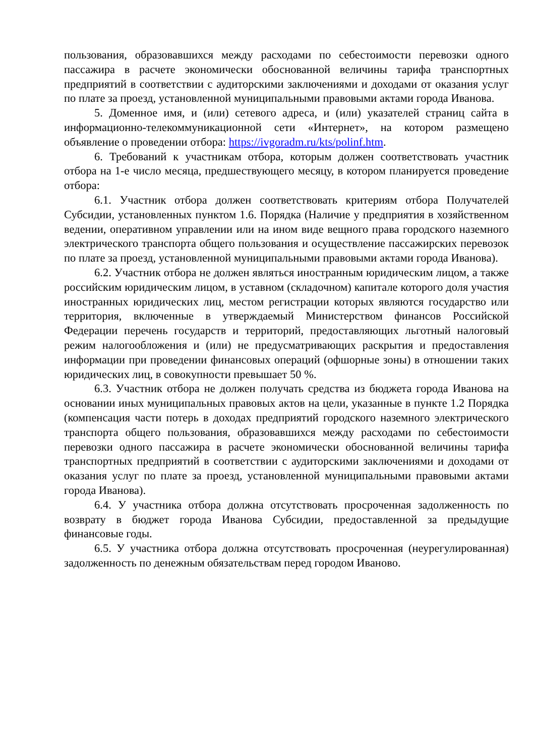пользования, образовавшихся между расходами по себестоимости перевозки одного пассажира в расчете экономически обоснованной величины тарифа транспортных предприятий в соответствии с аудиторскими заключениями и доходами от оказания услуг по плате за проезд, установленной муниципальными правовыми актами города Иванова.
5. Доменное имя, и (или) сетевого адреса, и (или) указателей страниц сайта в информационно-телекоммуникационной сети «Интернет», на котором размещено объявление о проведении отбора: https://ivgoradm.ru/kts/polinf.htm.
6. Требований к участникам отбора, которым должен соответствовать участник отбора на 1-е число месяца, предшествующего месяцу, в котором планируется проведение отбора:
6.1. Участник отбора должен соответствовать критериям отбора Получателей Субсидии, установленных пунктом 1.6. Порядка (Наличие у предприятия в хозяйственном ведении, оперативном управлении или на ином виде вещного права городского наземного электрического транспорта общего пользования и осуществление пассажирских перевозок по плате за проезд, установленной муниципальными правовыми актами города Иванова).
6.2. Участник отбора не должен являться иностранным юридическим лицом, а также российским юридическим лицом, в уставном (складочном) капитале которого доля участия иностранных юридических лиц, местом регистрации которых являются государство или территория, включенные в утверждаемый Министерством финансов Российской Федерации перечень государств и территорий, предоставляющих льготный налоговый режим налогообложения и (или) не предусматривающих раскрытия и предоставления информации при проведении финансовых операций (офшорные зоны) в отношении таких юридических лиц, в совокупности превышает 50 %.
6.3. Участник отбора не должен получать средства из бюджета города Иванова на основании иных муниципальных правовых актов на цели, указанные в пункте 1.2 Порядка (компенсация части потерь в доходах предприятий городского наземного электрического транспорта общего пользования, образовавшихся между расходами по себестоимости перевозки одного пассажира в расчете экономически обоснованной величины тарифа транспортных предприятий в соответствии с аудиторскими заключениями и доходами от оказания услуг по плате за проезд, установленной муниципальными правовыми актами города Иванова).
6.4. У участника отбора должна отсутствовать просроченная задолженность по возврату в бюджет города Иванова Субсидии, предоставленной за предыдущие финансовые годы.
6.5. У участника отбора должна отсутствовать просроченная (неурегулированная) задолженность по денежным обязательствам перед городом Иваново.